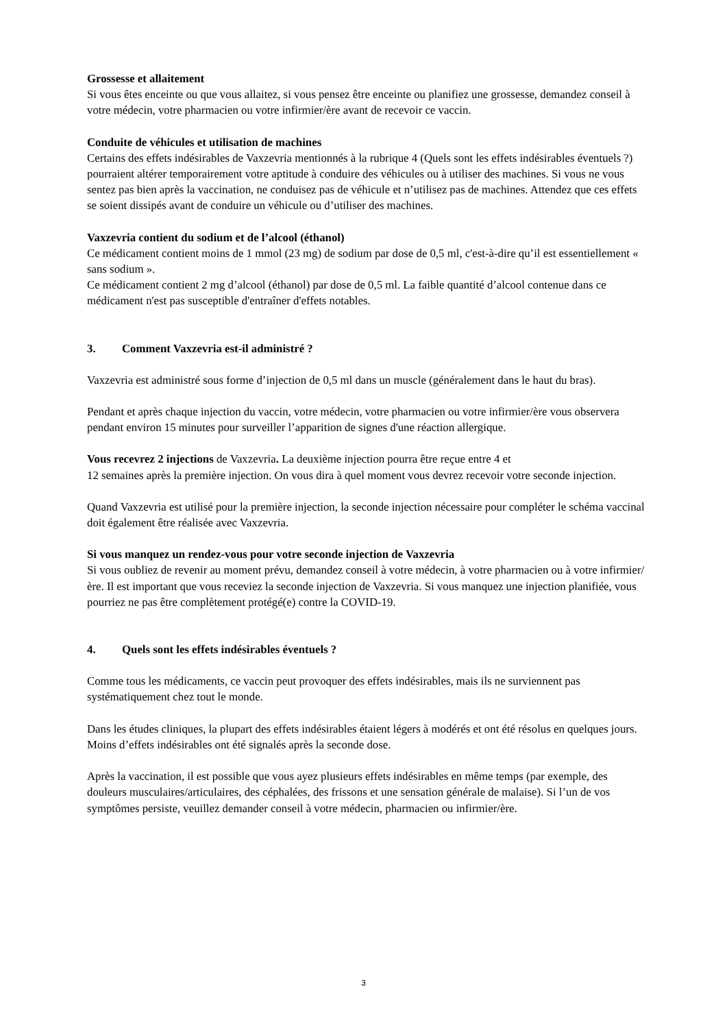Grossesse et allaitement
Si vous êtes enceinte ou que vous allaitez, si vous pensez être enceinte ou planifiez une grossesse, demandez conseil à votre médecin, votre pharmacien ou votre infirmier/ère avant de recevoir ce vaccin.
Conduite de véhicules et utilisation de machines
Certains des effets indésirables de Vaxzevria mentionnés à la rubrique 4 (Quels sont les effets indésirables éventuels ?) pourraient altérer temporairement votre aptitude à conduire des véhicules ou à utiliser des machines. Si vous ne vous sentez pas bien après la vaccination, ne conduisez pas de véhicule et n’utilisez pas de machines. Attendez que ces effets se soient dissipés avant de conduire un véhicule ou d’utiliser des machines.
Vaxzevria contient du sodium et de l’alcool (éthanol)
Ce médicament contient moins de 1 mmol (23 mg) de sodium par dose de 0,5 ml, c'est-à-dire qu’il est essentiellement « sans sodium ».
Ce médicament contient 2 mg d’alcool (éthanol) par dose de 0,5 ml. La faible quantité d’alcool contenue dans ce médicament n'est pas susceptible d'entraîner d'effets notables.
3. Comment Vaxzevria est-il administré ?
Vaxzevria est administré sous forme d’injection de 0,5 ml dans un muscle (généralement dans le haut du bras).
Pendant et après chaque injection du vaccin, votre médecin, votre pharmacien ou votre infirmier/ère vous observera pendant environ 15 minutes pour surveiller l’apparition de signes d'une réaction allergique.
Vous recevrez 2 injections de Vaxzevria. La deuxième injection pourra être reçue entre 4 et
12 semaines après la première injection. On vous dira à quel moment vous devrez recevoir votre seconde injection.
Quand Vaxzevria est utilisé pour la première injection, la seconde injection nécessaire pour compléter le schéma vaccinal doit également être réalisée avec Vaxzevria.
Si vous manquez un rendez-vous pour votre seconde injection de Vaxzevria
Si vous oubliez de revenir au moment prévu, demandez conseil à votre médecin, à votre pharmacien ou à votre infirmier/ère. Il est important que vous receviez la seconde injection de Vaxzevria. Si vous manquez une injection planifiée, vous pourriez ne pas être complètement protégé(e) contre la COVID-19.
4. Quels sont les effets indésirables éventuels ?
Comme tous les médicaments, ce vaccin peut provoquer des effets indésirables, mais ils ne surviennent pas systématiquement chez tout le monde.
Dans les études cliniques, la plupart des effets indésirables étaient légers à modérés et ont été résolus en quelques jours. Moins d’effets indésirables ont été signalés après la seconde dose.
Après la vaccination, il est possible que vous ayez plusieurs effets indésirables en même temps (par exemple, des douleurs musculaires/articulaires, des céphalées, des frissons et une sensation générale de malaise). Si l’un de vos symptômes persiste, veuillez demander conseil à votre médecin, pharmacien ou infirmier/ère.
3